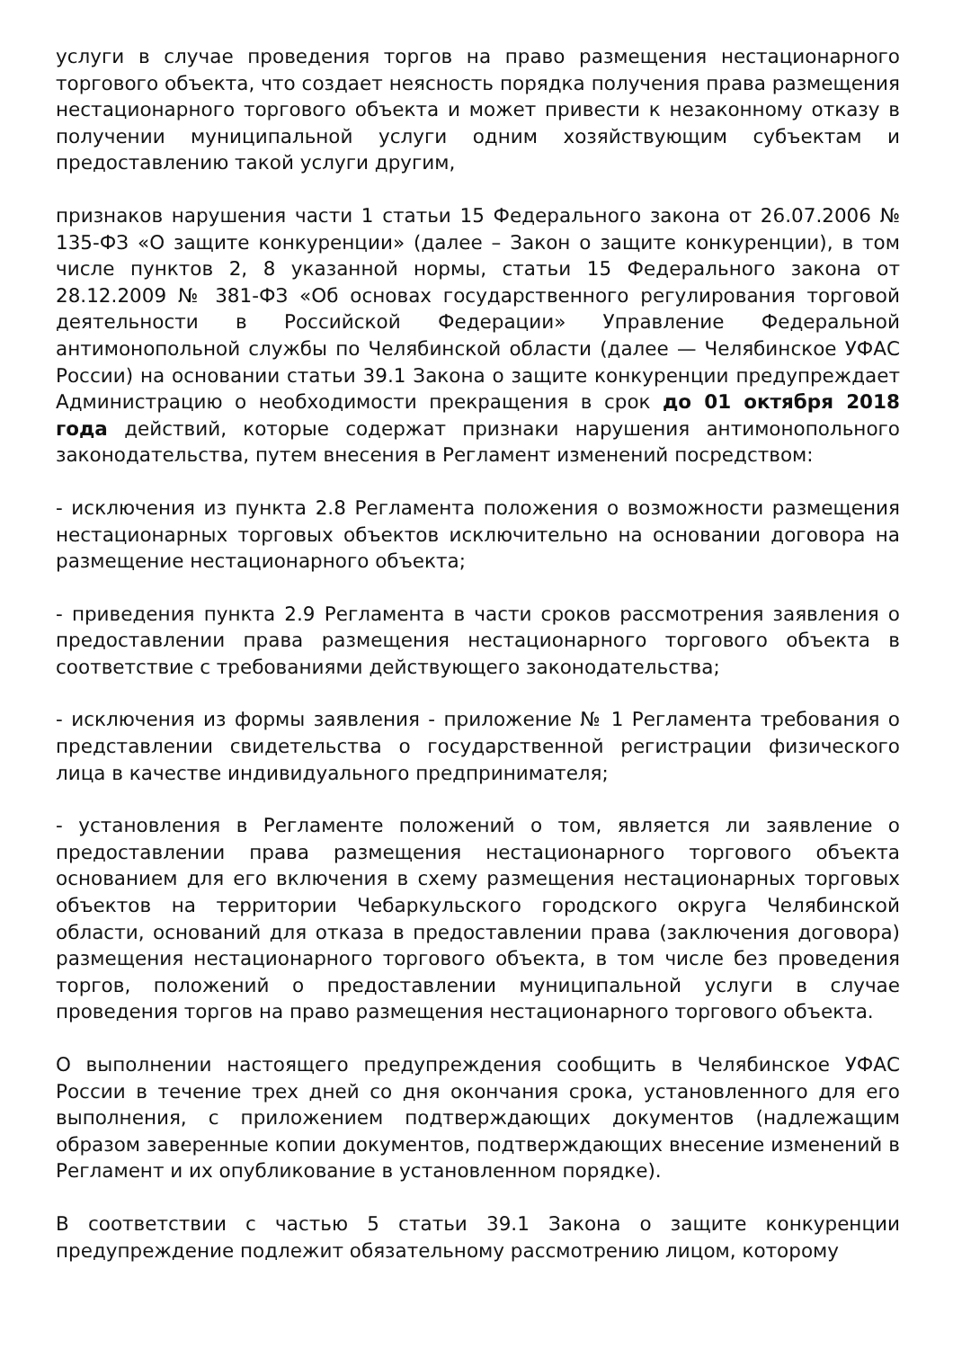услуги в случае проведения торгов на право размещения нестационарного торгового объекта, что создает неясность порядка получения права размещения нестационарного торгового объекта и может привести к незаконному отказу в получении муниципальной услуги одним хозяйствующим субъектам и предоставлению такой услуги другим,
признаков нарушения части 1 статьи 15 Федерального закона от 26.07.2006 № 135-ФЗ «О защите конкуренции» (далее – Закон о защите конкуренции), в том числе пунктов 2, 8 указанной нормы, статьи 15 Федерального закона от 28.12.2009 № 381-ФЗ «Об основах государственного регулирования торговой деятельности в Российской Федерации» Управление Федеральной антимонопольной службы по Челябинской области (далее — Челябинское УФАС России) на основании статьи 39.1 Закона о защите конкуренции предупреждает Администрацию о необходимости прекращения в срок до 01 октября 2018 года действий, которые содержат признаки нарушения антимонопольного законодательства, путем внесения в Регламент изменений посредством:
- исключения из пункта 2.8 Регламента положения о возможности размещения нестационарных торговых объектов исключительно на основании договора на размещение нестационарного объекта;
- приведения пункта 2.9 Регламента в части сроков рассмотрения заявления о предоставлении права размещения нестационарного торгового объекта в соответствие с требованиями действующего законодательства;
- исключения из формы заявления - приложение № 1 Регламента требования о представлении свидетельства о государственной регистрации физического лица в качестве индивидуального предпринимателя;
- установления в Регламенте положений о том, является ли заявление о предоставлении права размещения нестационарного торгового объекта основанием для его включения в схему размещения нестационарных торговых объектов на территории Чебаркульского городского округа Челябинской области, оснований для отказа в предоставлении права (заключения договора) размещения нестационарного торгового объекта, в том числе без проведения торгов, положений о предоставлении муниципальной услуги в случае проведения торгов на право размещения нестационарного торгового объекта.
О выполнении настоящего предупреждения сообщить в Челябинское УФАС России в течение трех дней со дня окончания срока, установленного для его выполнения, с приложением подтверждающих документов (надлежащим образом заверенные копии документов, подтверждающих внесение изменений в Регламент и их опубликование в установленном порядке).
В соответствии с частью 5 статьи 39.1 Закона о защите конкуренции предупреждение подлежит обязательному рассмотрению лицом, которому